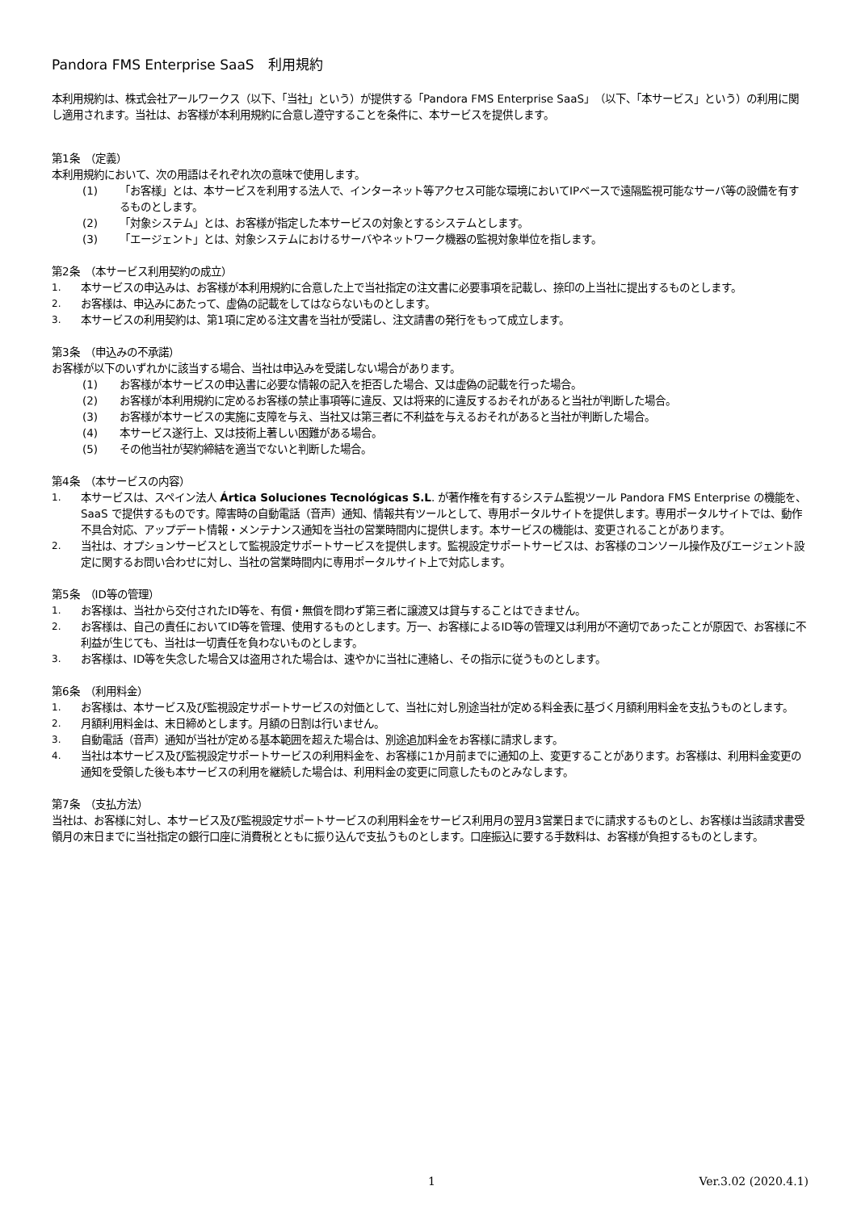Pandora FMS Enterprise SaaS　利用規約
本利用規約は、株式会社アールワークス（以下、「当社」という）が提供する「Pandora FMS Enterprise SaaS」（以下、「本サービス」という）の利用に関し適用されます。当社は、お客様が本利用規約に合意し遵守することを条件に、本サービスを提供します。
第1条　（定義）
本利用規約において、次の用語はそれぞれ次の意味で使用します。
(1) 「お客様」とは、本サービスを利用する法人で、インターネット等アクセス可能な環境においてIPベースで遠隔監視可能なサーバ等の設備を有するものとします。
(2) 「対象システム」とは、お客様が指定した本サービスの対象とするシステムとします。
(3) 「エージェント」とは、対象システムにおけるサーバやネットワーク機器の監視対象単位を指します。
第2条　（本サービス利用契約の成立）
1. 本サービスの申込みは、お客様が本利用規約に合意した上で当社指定の注文書に必要事項を記載し、捺印の上当社に提出するものとします。
2. お客様は、申込みにあたって、虚偽の記載をしてはならないものとします。
3. 本サービスの利用契約は、第1項に定める注文書を当社が受諾し、注文請書の発行をもって成立します。
第3条　（申込みの不承諾）
お客様が以下のいずれかに該当する場合、当社は申込みを受諾しない場合があります。
(1) お客様が本サービスの申込書に必要な情報の記入を拒否した場合、又は虚偽の記載を行った場合。
(2) お客様が本利用規約に定めるお客様の禁止事項等に違反、又は将来的に違反するおそれがあると当社が判断した場合。
(3) お客様が本サービスの実施に支障を与え、当社又は第三者に不利益を与えるおそれがあると当社が判断した場合。
(4) 本サービス遂行上、又は技術上著しい困難がある場合。
(5) その他当社が契約締結を適当でないと判断した場合。
第4条　（本サービスの内容）
1. 本サービスは、スペイン法人 Ártica Soluciones Tecnológicas S.L. が著作権を有するシステム監視ツール Pandora FMS Enterprise の機能を、SaaS で提供するものです。障害時の自動電話（音声）通知、情報共有ツールとして、専用ポータルサイトを提供します。専用ポータルサイトでは、動作不具合対応、アップデート情報・メンテナンス通知を当社の営業時間内に提供します。本サービスの機能は、変更されることがあります。
2. 当社は、オプションサービスとして監視設定サポートサービスを提供します。監視設定サポートサービスは、お客様のコンソール操作及びエージェント設定に関するお問い合わせに対し、当社の営業時間内に専用ポータルサイト上で対応します。
第5条　（ID等の管理）
1. お客様は、当社から交付されたID等を、有償・無償を問わず第三者に譲渡又は貸与することはできません。
2. お客様は、自己の責任においてID等を管理、使用するものとします。万一、お客様によるID等の管理又は利用が不適切であったことが原因で、お客様に不利益が生じても、当社は一切責任を負わないものとします。
3. お客様は、ID等を失念した場合又は盗用された場合は、速やかに当社に連絡し、その指示に従うものとします。
第6条　（利用料金）
1. お客様は、本サービス及び監視設定サポートサービスの対価として、当社に対し別途当社が定める料金表に基づく月額利用料金を支払うものとします。
2. 月額利用料金は、末日締めとします。月額の日割は行いません。
3. 自動電話（音声）通知が当社が定める基本範囲を超えた場合は、別途追加料金をお客様に請求します。
4. 当社は本サービス及び監視設定サポートサービスの利用料金を、お客様に1か月前までに通知の上、変更することがあります。お客様は、利用料金変更の通知を受領した後も本サービスの利用を継続した場合は、利用料金の変更に同意したものとみなします。
第7条　（支払方法）
当社は、お客様に対し、本サービス及び監視設定サポートサービスの利用料金をサービス利用月の翌月3営業日までに請求するものとし、お客様は当該請求書受領月の末日までに当社指定の銀行口座に消費税とともに振り込んで支払うものとします。口座振込に要する手数料は、お客様が負担するものとします。
1 Ver.3.02 (2020.4.1)